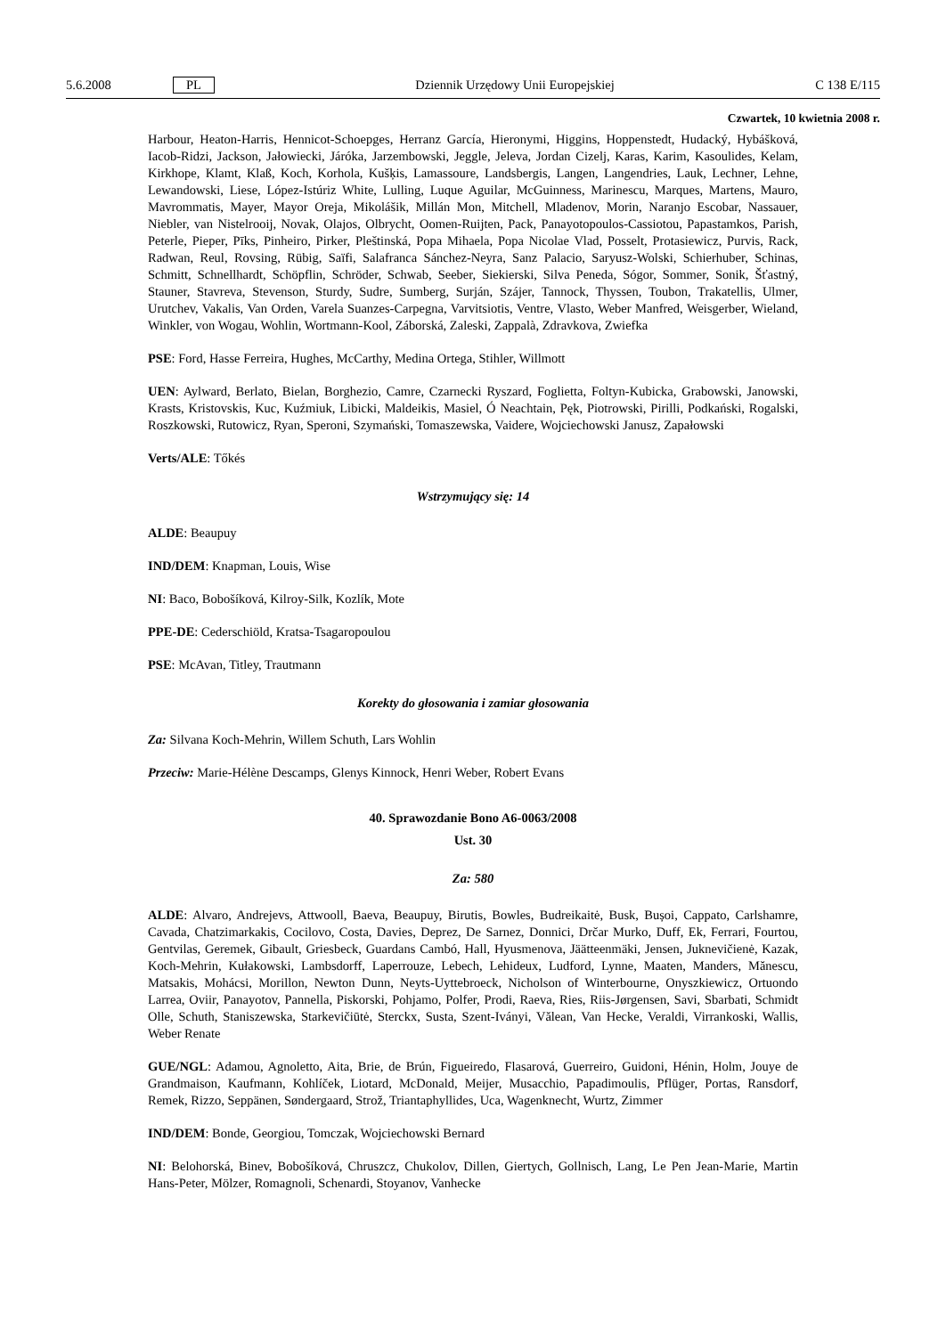5.6.2008 PL Dziennik Urzędowy Unii Europejskiej C 138 E/115
Czwartek, 10 kwietnia 2008 r.
Harbour, Heaton-Harris, Hennicot-Schoepges, Herranz García, Hieronymi, Higgins, Hoppenstedt, Hudacký, Hybášková, Iacob-Ridzi, Jackson, Jałowiecki, Járóka, Jarzembowski, Jeggle, Jeleva, Jordan Cizelj, Karas, Karim, Kasoulides, Kelam, Kirkhope, Klamt, Klaß, Koch, Korhola, Kušķis, Lamassoure, Landsbergis, Langen, Langendries, Lauk, Lechner, Lehne, Lewandowski, Liese, López-Istúriz White, Lulling, Luque Aguilar, McGuinness, Marinescu, Marques, Martens, Mauro, Mavrommatis, Mayer, Mayor Oreja, Mikolášik, Millán Mon, Mitchell, Mladenov, Morin, Naranjo Escobar, Nassauer, Niebler, van Nistelrooij, Novak, Olajos, Olbrycht, Oomen-Ruijten, Pack, Panayotopoulos-Cassiotou, Papastamkos, Parish, Peterle, Pieper, Pīks, Pinheiro, Pirker, Pleštinská, Popa Mihaela, Popa Nicolae Vlad, Posselt, Protasiewicz, Purvis, Rack, Radwan, Reul, Rovsing, Rübig, Saïfi, Salafranca Sánchez-Neyra, Sanz Palacio, Saryusz-Wolski, Schierhuber, Schinas, Schmitt, Schnellhardt, Schöpflin, Schröder, Schwab, Seeber, Siekierski, Silva Peneda, Sógor, Sommer, Sonik, Šťastný, Stauner, Stavreva, Stevenson, Sturdy, Sudre, Sumberg, Surján, Szájer, Tannock, Thyssen, Toubon, Trakatellis, Ulmer, Urutchev, Vakalis, Van Orden, Varela Suanzes-Carpegna, Varvitsiotis, Ventre, Vlasto, Weber Manfred, Weisgerber, Wieland, Winkler, von Wogau, Wohlin, Wortmann-Kool, Záborská, Zaleski, Zappalà, Zdravkova, Zwiefka
PSE: Ford, Hasse Ferreira, Hughes, McCarthy, Medina Ortega, Stihler, Willmott
UEN: Aylward, Berlato, Bielan, Borghezio, Camre, Czarnecki Ryszard, Foglietta, Foltyn-Kubicka, Grabowski, Janowski, Krasts, Kristovskis, Kuc, Kuźmiuk, Libicki, Maldeikis, Masiel, Ó Neachtain, Pęk, Piotrowski, Pirilli, Podkański, Rogalski, Roszkowski, Rutowicz, Ryan, Speroni, Szymański, Tomaszewska, Vaidere, Wojciechowski Janusz, Zapałowski
Verts/ALE: Tőkés
Wstrzymujący się: 14
ALDE: Beaupuy
IND/DEM: Knapman, Louis, Wise
NI: Baco, Bobošíková, Kilroy-Silk, Kozlík, Mote
PPE-DE: Cederschiöld, Kratsa-Tsagaropoulou
PSE: McAvan, Titley, Trautmann
Korekty do głosowania i zamiar głosowania
Za: Silvana Koch-Mehrin, Willem Schuth, Lars Wohlin
Przeciw: Marie-Hélène Descamps, Glenys Kinnock, Henri Weber, Robert Evans
40. Sprawozdanie Bono A6-0063/2008
Ust. 30
Za: 580
ALDE: Alvaro, Andrejevs, Attwooll, Baeva, Beaupuy, Birutis, Bowles, Budreikaitė, Busk, Bușoi, Cappato, Carlshamre, Cavada, Chatzimarkakis, Cocilovo, Costa, Davies, Deprez, De Sarnez, Donnici, Drčar Murko, Duff, Ek, Ferrari, Fourtou, Gentvilas, Geremek, Gibault, Griesbeck, Guardans Cambó, Hall, Hyusmenova, Jäätteenmäki, Jensen, Juknevičienė, Kazak, Koch-Mehrin, Kułakowski, Lambsdorff, Laperrouze, Lebech, Lehideux, Ludford, Lynne, Maaten, Manders, Mănescu, Matsakis, Mohácsi, Morillon, Newton Dunn, Neyts-Uyttebroeck, Nicholson of Winterbourne, Onyszkiewicz, Ortuondo Larrea, Oviir, Panayotov, Pannella, Piskorski, Pohjamo, Polfer, Prodi, Raeva, Ries, Riis-Jørgensen, Savi, Sbarbati, Schmidt Olle, Schuth, Staniszewska, Starkevičiūtė, Sterckx, Susta, Szent-Iványi, Vălean, Van Hecke, Veraldi, Virrankoski, Wallis, Weber Renate
GUE/NGL: Adamou, Agnoletto, Aita, Brie, de Brún, Figueiredo, Flasarová, Guerreiro, Guidoni, Hénin, Holm, Jouye de Grandmaison, Kaufmann, Kohlíček, Liotard, McDonald, Meijer, Musacchio, Papadimoulis, Pflüger, Portas, Ransdorf, Remek, Rizzo, Seppänen, Søndergaard, Strož, Triantaphyllides, Uca, Wagenknecht, Wurtz, Zimmer
IND/DEM: Bonde, Georgiou, Tomczak, Wojciechowski Bernard
NI: Belohorská, Binev, Bobošíková, Chruszcz, Chukolov, Dillen, Giertych, Gollnisch, Lang, Le Pen Jean-Marie, Martin Hans-Peter, Mölzer, Romagnoli, Schenardi, Stoyanov, Vanhecke